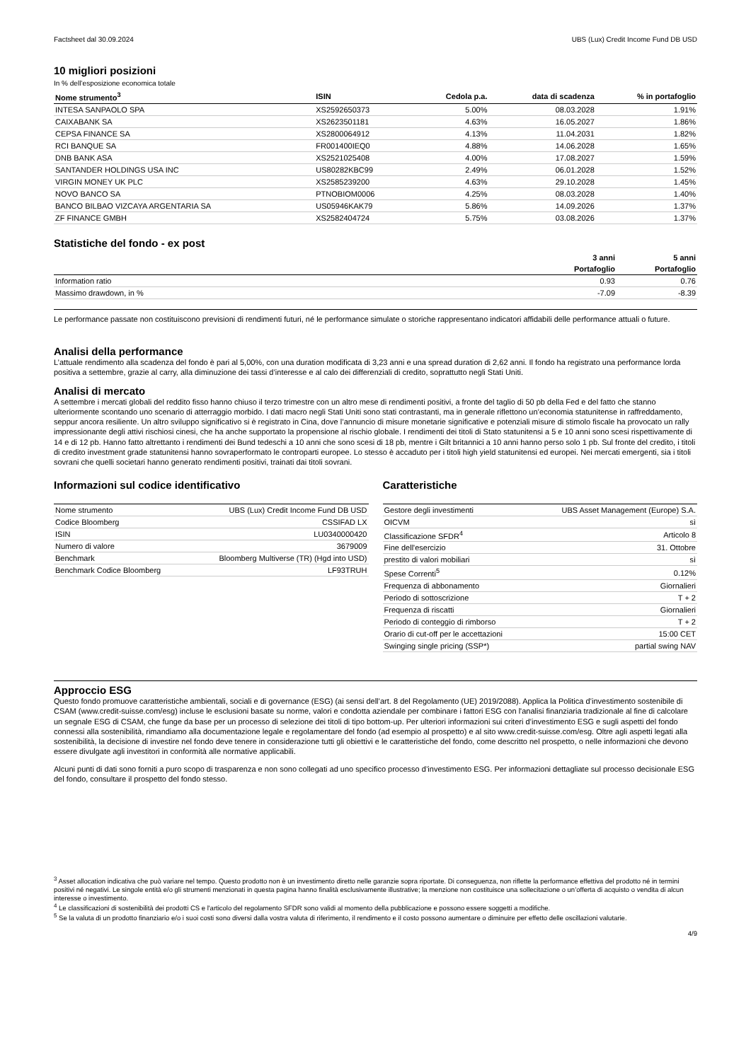Factsheet dal 30.09.2024 UBS (Lux) Credit Income Fund DB USD
10 migliori posizioni
In % dell’esposizione economica totale
| Nome strumento<sup>3</sup> | ISIN | Cedola p.a. | data di scadenza | % in portafoglio |
| --- | --- | --- | --- | --- |
| INTESA SANPAOLO SPA | XS2592650373 | 5.00% | 08.03.2028 | 1.91% |
| CAIXABANK SA | XS2623501181 | 4.63% | 16.05.2027 | 1.86% |
| CEPSA FINANCE SA | XS2800064912 | 4.13% | 11.04.2031 | 1.82% |
| RCI BANQUE SA | FR001400IEQ0 | 4.88% | 14.06.2028 | 1.65% |
| DNB BANK ASA | XS2521025408 | 4.00% | 17.08.2027 | 1.59% |
| SANTANDER HOLDINGS USA INC | US80282KBC99 | 2.49% | 06.01.2028 | 1.52% |
| VIRGIN MONEY UK PLC | XS2585239200 | 4.63% | 29.10.2028 | 1.45% |
| NOVO BANCO SA | PTNOBIOM0006 | 4.25% | 08.03.2028 | 1.40% |
| BANCO BILBAO VIZCAYA ARGENTARIA SA | US05946KAK79 | 5.86% | 14.09.2026 | 1.37% |
| ZF FINANCE GMBH | XS2582404724 | 5.75% | 03.08.2026 | 1.37% |
Statistiche del fondo - ex post
| | 3 anni | 5 anni |
| | Portafoglio | Portafoglio |
| Information ratio | 0.93 | 0.76 |
| Massimo drawdown, in % | -7.09 | -8.39 |
Le performance passate non costituiscono previsioni di rendimenti futuri, né le performance simulate o storiche rappresentano indicatori affidabili delle performance attuali o future.
Analisi della performance
L’attuale rendimento alla scadenza del fondo è pari al 5,00%, con una duration modificata di 3,23 anni e una spread duration di 2,62 anni. Il fondo ha registrato una performance lorda positiva a settembre, grazie al carry, alla diminuzione dei tassi d’interesse e al calo dei differenziali di credito, soprattutto negli Stati Uniti.
Analisi di mercato
A settembre i mercati globali del reddito fisso hanno chiuso il terzo trimestre con un altro mese di rendimenti positivi, a fronte del taglio di 50 pb della Fed e del fatto che stanno ulteriormente scontando uno scenario di atterraggio morbido. I dati macro negli Stati Uniti sono stati contrastanti, ma in generale riflettono un’economia statunitense in raffreddamento, seppur ancora resiliente. Un altro sviluppo significativo si è registrato in Cina, dove l’annuncio di misure monetarie significative e potenziali misure di stimolo fiscale ha provocato un rally impressionante degli attivi rischiosi cinesi, che ha anche supportato la propensione al rischio globale. I rendimenti dei titoli di Stato statunitensi a 5 e 10 anni sono scesi rispettivamente di 14 e di 12 pb. Hanno fatto altrettanto i rendimenti dei Bund tedeschi a 10 anni che sono scesi di 18 pb, mentre i Gilt britannici a 10 anni hanno perso solo 1 pb. Sul fronte del credito, i titoli di credito investment grade statunitensi hanno sovraperformato le controparti europee. Lo stesso è accaduto per i titoli high yield statunitensi ed europei. Nei mercati emergenti, sia i titoli sovrani che quelli societari hanno generato rendimenti positivi, trainati dai titoli sovrani.
Informazioni sul codice identificativo
| Nome strumento | UBS (Lux) Credit Income Fund DB USD |
| Codice Bloomberg | CSSIFAD LX |
| ISIN | LU0340000420 |
| Numero di valore | 3679009 |
| Benchmark | Bloomberg Multiverse (TR) (Hgd into USD) |
| Benchmark Codice Bloomberg | LF93TRUH |
Caratteristiche
| Gestore degli investimenti | UBS Asset Management (Europe) S.A. |
| OICVM | sì |
| Classificazione SFDR<sup>4</sup> | Articolo 8 |
| Fine dell'esercizio | 31. Ottobre |
| prestito di valori mobiliari | sì |
| Spese Correnti<sup>5</sup> | 0.12% |
| Frequenza di abbonamento | Giornalieri |
| Periodo di sottoscrizione | T + 2 |
| Frequenza di riscatti | Giornalieri |
| Periodo di conteggio di rimborso | T + 2 |
| Orario di cut-off per le accettazioni | 15:00 CET |
| Swinging single pricing (SSP*) | partial swing NAV |
Approccio ESG
Questo fondo promuove caratteristiche ambientali, sociali e di governance (ESG) (ai sensi dell’art. 8 del Regolamento (UE) 2019/2088). Applica la Politica d’investimento sostenibile di CSAM (www.credit-suisse.com/esg) incluse le esclusioni basate su norme, valori e condotta aziendale per combinare i fattori ESG con l'analisi finanziaria tradizionale al fine di calcolare un segnale ESG di CSAM, che funge da base per un processo di selezione dei titoli di tipo bottom-up. Per ulteriori informazioni sui criteri d’investimento ESG e sugli aspetti del fondo connessi alla sostenibilità, rimandiamo alla documentazione legale e regolamentare del fondo (ad esempio al prospetto) e al sito www.credit-suisse.com/esg. Oltre agli aspetti legati alla sostenibilità, la decisione di investire nel fondo deve tenere in considerazione tutti gli obiettivi e le caratteristiche del fondo, come descritto nel prospetto, o nelle informazioni che devono essere divulgate agli investitori in conformità alle normative applicabili.
Alcuni punti di dati sono forniti a puro scopo di trasparenza e non sono collegati ad uno specifico processo d’investimento ESG. Per informazioni dettagliate sul processo decisionale ESG del fondo, consultare il prospetto del fondo stesso.
<sup>3</sup> Asset allocation indicativa che può variare nel tempo. Questo prodotto non è un investimento diretto nelle garanzie sopra riportate. Di conseguenza, non riflette la performance effettiva del prodotto né in termini positivi né negativi. Le singole entità e/o gli strumenti menzionati in questa pagina hanno finalità esclusivamente illustrative; la menzione non costituisce una sollecitazione o un’offerta di acquisto o vendita di alcun interesse o investimento.
<sup>4</sup> Le classificazioni di sostenibilità dei prodotti CS e l'articolo del regolamento SFDR sono validi al momento della pubblicazione e possono essere soggetti a modifiche.
<sup>5</sup> Se la valuta di un prodotto finanziario e/o i suoi costi sono diversi dalla vostra valuta di riferimento, il rendimento e il costo possono aumentare o diminuire per effetto delle oscillazioni valutarie.
4/9